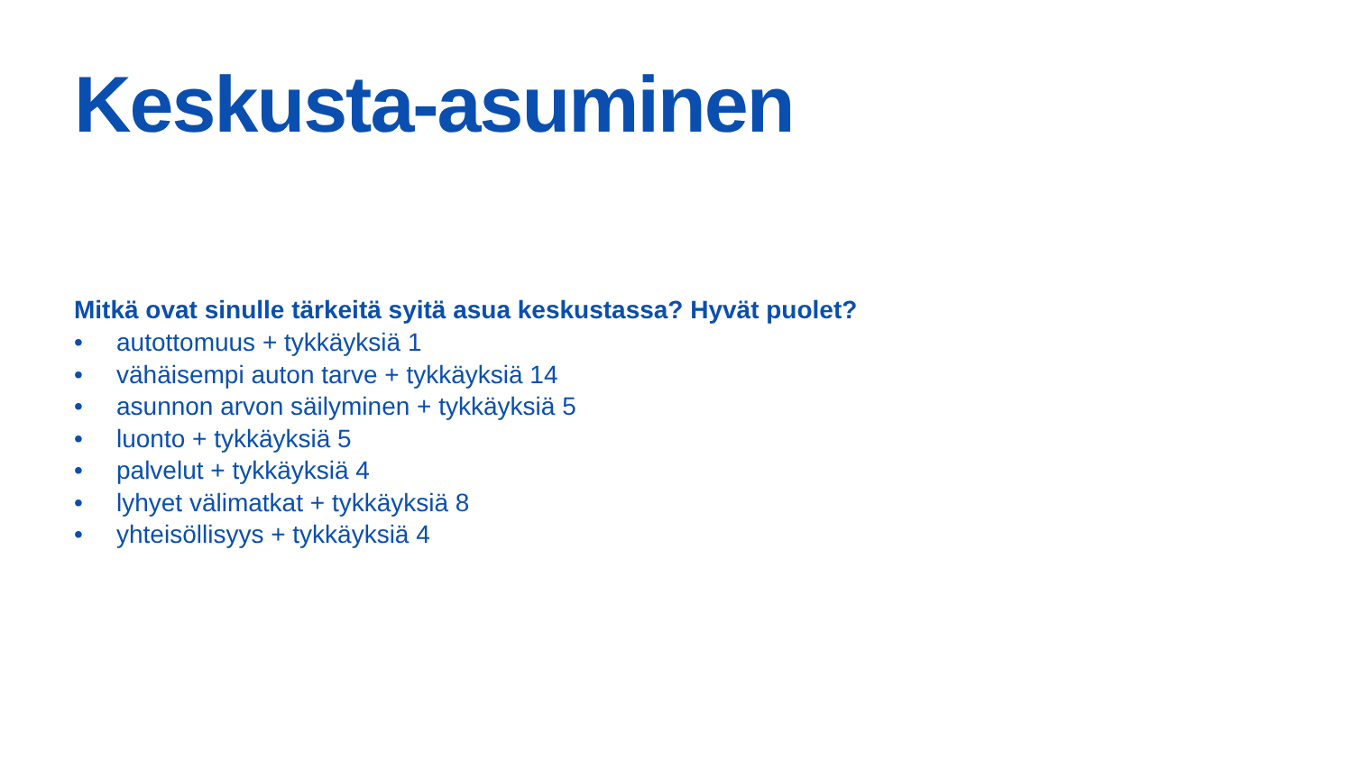Keskusta-asuminen
Mitkä ovat sinulle tärkeitä syitä asua keskustassa? Hyvät puolet?
• autottomuus + tykkäyksiä 1
• vähäisempi auton tarve + tykkäyksiä 14
• asunnon arvon säilyminen + tykkäyksiä 5
• luonto + tykkäyksiä 5
• palvelut + tykkäyksiä 4
• lyhyet välimatkat + tykkäyksiä 8
• yhteisöllisyys + tykkäyksiä 4